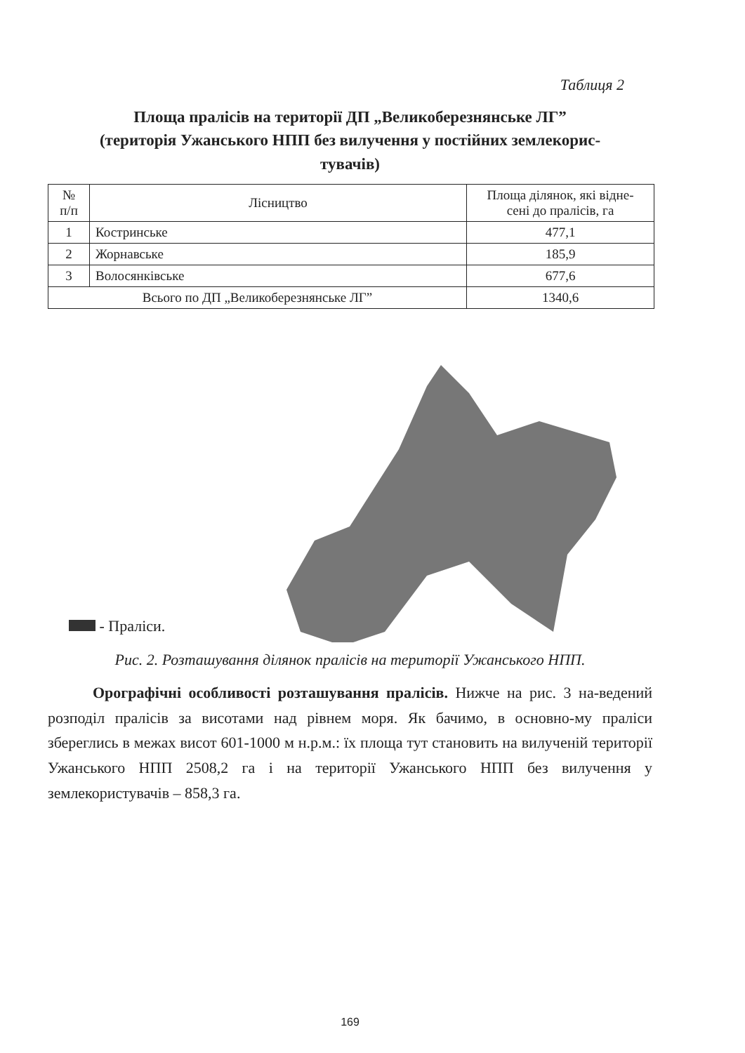Таблиця 2
Площа пралісів на території ДП „Великоберезнянське ЛГ”
(територія Ужанського НПП без вилучення у постійних землекорис-
тувачів)
| № п/п | Лісництво | Площа ділянок, які відне- сені до пралісів, га |
| --- | --- | --- |
| 1 | Костринське | 477,1 |
| 2 | Жорнавське | 185,9 |
| 3 | Волосянківське | 677,6 |
| Всього по ДП „Великоберезнянське ЛГ” | | 1340,6 |
- Праліси.
Рис. 2. Розташування ділянок пралісів на території Ужанського НПП.
Орографічні особливості розташування пралісів. Нижче на рис. 3 на-ведений розподіл пралісів за висотами над рівнем моря. Як бачимо, в основно-му праліси збереглись в межах висот 601-1000 м н.р.м.: їх площа тут становить на вилученій території Ужанського НПП 2508,2 га і на території Ужанського НПП без вилучення у землекористувачів – 858,3 га.
169